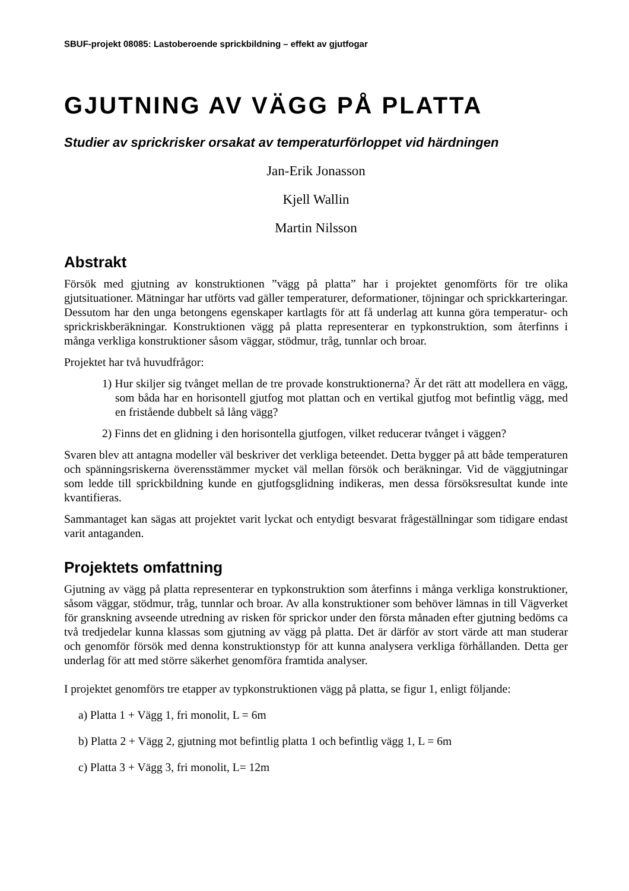SBUF-projekt 08085: Lastoberoende sprickbildning – effekt av gjutfogar
GJUTNING AV VÄGG PÅ PLATTA
Studier av sprickrisker orsakat av temperaturförloppet vid härdningen
Jan-Erik Jonasson
Kjell Wallin
Martin Nilsson
Abstrakt
Försök med gjutning av konstruktionen ”vägg på platta” har i projektet genomförts för tre olika gjutsituationer. Mätningar har utförts vad gäller temperaturer, deformationer, töjningar och sprickkarteringar. Dessutom har den unga betongens egenskaper kartlagts för att få underlag att kunna göra temperatur- och sprickriskberäkningar. Konstruktionen vägg på platta representerar en typkonstruktion, som återfinns i många verkliga konstruktioner såsom väggar, stödmur, tråg, tunnlar och broar.
Projektet har två huvudfrågor:
1) Hur skiljer sig tvånget mellan de tre provade konstruktionerna? Är det rätt att modellera en vägg, som båda har en horisontell gjutfog mot plattan och en vertikal gjutfog mot befintlig vägg, med en fristående dubbelt så lång vägg?
2) Finns det en glidning i den horisontella gjutfogen, vilket reducerar tvånget i väggen?
Svaren blev att antagna modeller väl beskriver det verkliga beteendet. Detta bygger på att både temperaturen och spänningsriskerna överensstämmer mycket väl mellan försök och beräkningar. Vid de väggjutningar som ledde till sprickbildning kunde en gjutfogsglidning indikeras, men dessa försöksresultat kunde inte kvantifieras.
Sammantaget kan sägas att projektet varit lyckat och entydigt besvarat frågeställningar som tidigare endast varit antaganden.
Projektets omfattning
Gjutning av vägg på platta representerar en typkonstruktion som återfinns i många verkliga konstruktioner, såsom väggar, stödmur, tråg, tunnlar och broar. Av alla konstruktioner som behöver lämnas in till Vägverket för granskning avseende utredning av risken för sprickor under den första månaden efter gjutning bedöms ca två tredjedelar kunna klassas som gjutning av vägg på platta. Det är därför av stort värde att man studerar och genomför försök med denna konstruktionstyp för att kunna analysera verkliga förhållanden. Detta ger underlag för att med större säkerhet genomföra framtida analyser.
I projektet genomförs tre etapper av typkonstruktionen vägg på platta, se figur 1, enligt följande:
a) Platta 1 + Vägg 1, fri monolit, L = 6m
b) Platta 2 + Vägg 2, gjutning mot befintlig platta 1 och befintlig vägg 1, L = 6m
c) Platta 3 + Vägg 3, fri monolit, L= 12m